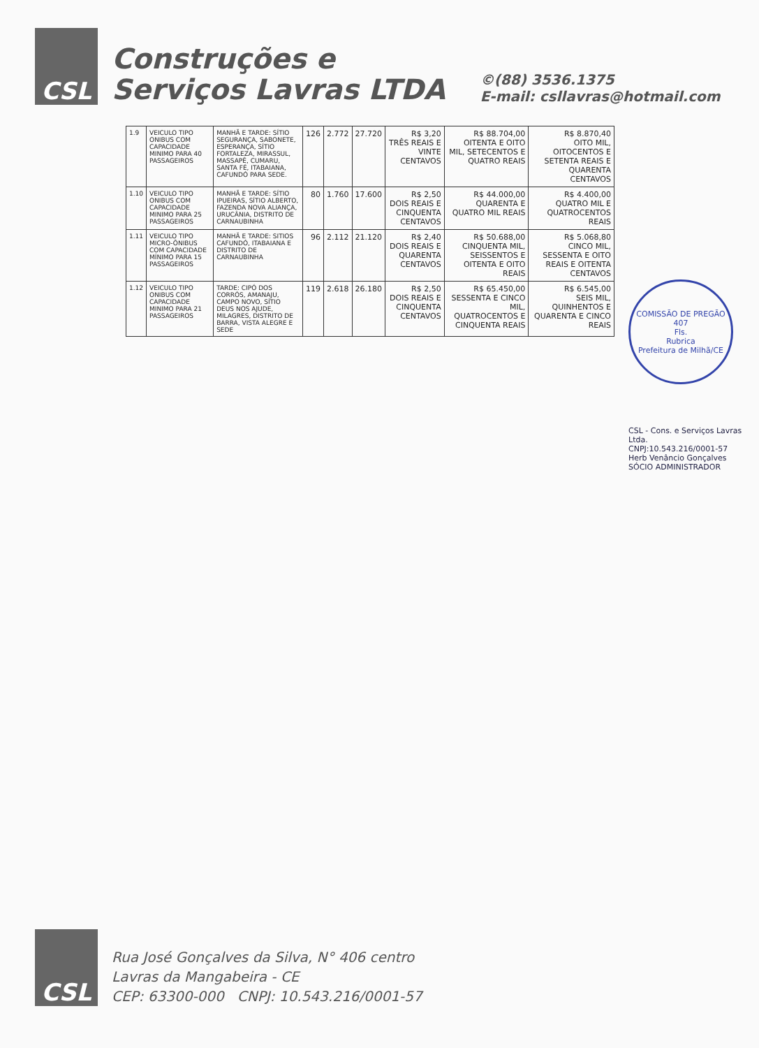CSL
Construções e
Serviços Lavras LTDA
©(88) 3536.1375
E-mail: csllavras@hotmail.com
| 1.9 | VEICULO TIPO ONIBUS COM CAPACIDADE MINIMO PARA 40 PASSAGEIROS | MANHÃ E TARDE: SÍTIO SEGURANÇA, SABONETE, ESPERANÇA, SÍTIO FORTALEZA, MIRASSUL, MASSAPÊ, CUMARU, SANTA FÉ, ITABAIANA, CAFUNDÓ PARA SEDE. | 126 | 2.772 | 27.720 | R$ 3,20 TRÊS REAIS E VINTE CENTAVOS | R$ 88.704,00 OITENTA E OITO MIL, SETECENTOS E QUATRO REAIS | R$ 8.870,40 OITO MIL, OITOCENTOS E SETENTA REAIS E QUARENTA CENTAVOS |
| 1.10 | VEICULO TIPO ONIBUS COM CAPACIDADE MINIMO PARA 25 PASSAGEIROS | MANHÃ E TARDE: SÍTIO IPUEIRAS, SÍTIO ALBERTO, FAZENDA NOVA ALIANÇA, URUCÂNIA, DISTRITO DE CARNAUBINHA | 80 | 1.760 | 17.600 | R$ 2,50 DOIS REAIS E CINQUENTA CENTAVOS | R$ 44.000,00 QUARENTA E QUATRO MIL REAIS | R$ 4.400,00 QUATRO MIL E QUATROCENTOS REAIS |
| 1.11 | VEICULO TIPO MICRO-ÔNIBUS COM CAPACIDADE MÍNIMO PARA 15 PASSAGEIROS | MANHÃ E TARDE: SITIOS CAFUNDÓ, ITABAIANA E DISTRITO DE CARNAUBINHA | 96 | 2.112 | 21.120 | R$ 2,40 DOIS REAIS E QUARENTA CENTAVOS | R$ 50.688,00 CINQUENTA MIL, SEISSENTOS E OITENTA E OITO REAIS | R$ 5.068,80 CINCO MIL, SESSENTA E OITO REAIS E OITENTA CENTAVOS |
| 1.12 | VEICULO TIPO ONIBUS COM CAPACIDADE MINIMO PARA 21 PASSAGEIROS | TARDE: CIPÓ DOS CORRÓS, AMANAJU, CAMPO NOVO, SÍTIO DEUS NOS AJUDE, MILAGRES, DISTRITO DE BARRA, VISTA ALEGRE E SEDE | 119 | 2.618 | 26.180 | R$ 2,50 DOIS REAIS E CINQUENTA CENTAVOS | R$ 65.450,00 SESSENTA E CINCO MIL, QUATROCENTOS E CINQUENTA REAIS | R$ 6.545,00 SEIS MIL, QUINHENTOS E QUARENTA E CINCO REAIS |
COMISSÃO DE PREGÃO
407
Fls.
Rubrica
Prefeitura de Milhã/CE
CSL - Cons. e Serviços Lavras Ltda.
CNPJ:10.543.216/0001-57
Herb Venâncio Gonçalves
SÓCIO ADMINISTRADOR
CSL
Rua José Gonçalves da Silva, N° 406 centro
Lavras da Mangabeira - CE
CEP: 63300-000 CNPJ: 10.543.216/0001-57